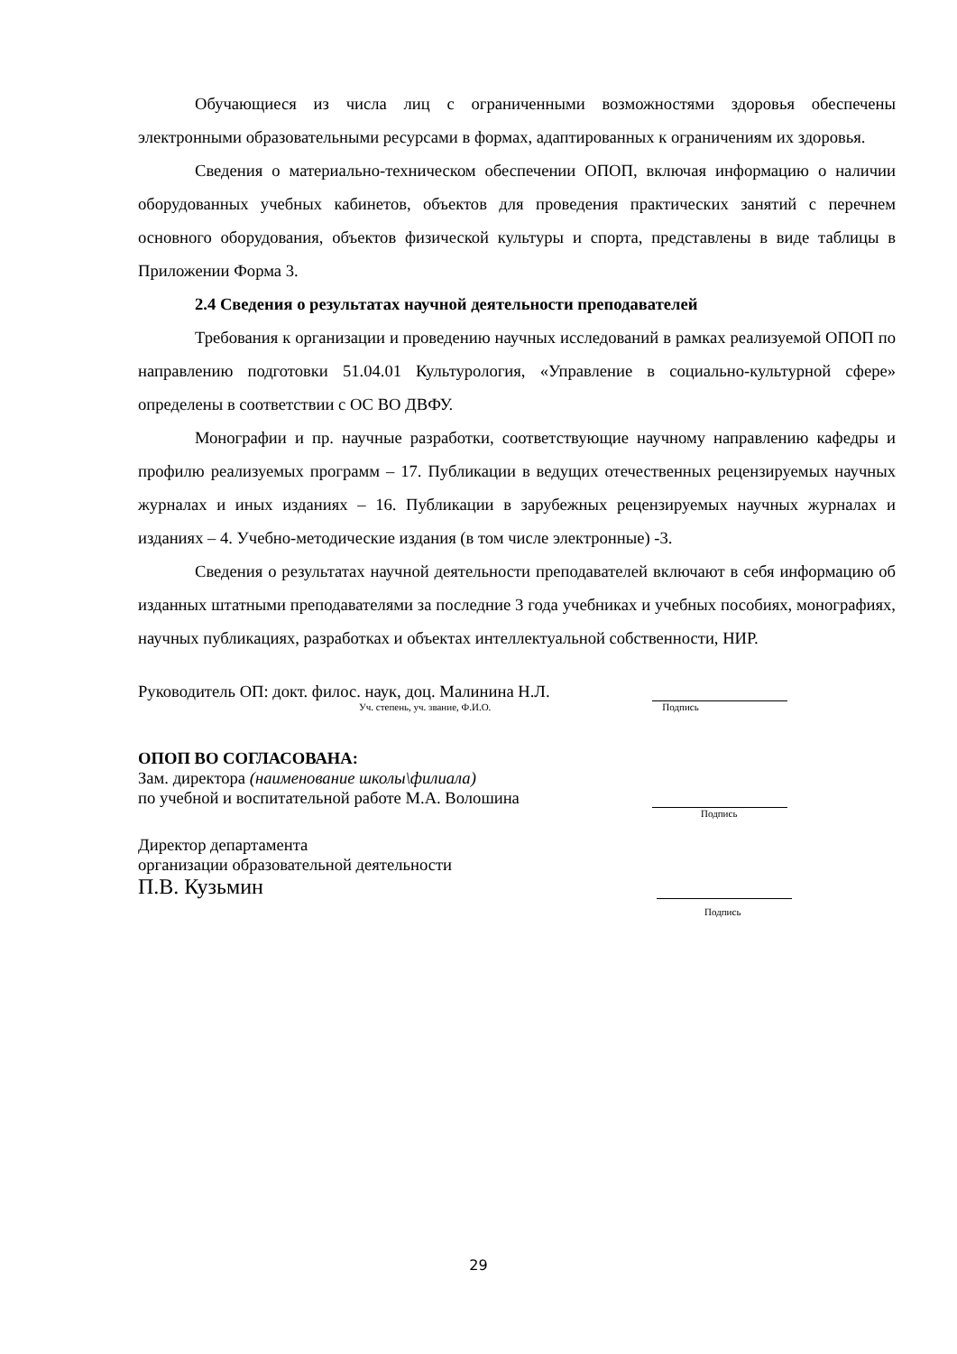Обучающиеся из числа лиц с ограниченными возможностями здоровья обеспечены электронными образовательными ресурсами в формах, адаптированных к ограничениям их здоровья.
Сведения о материально-техническом обеспечении ОПОП, включая информацию о наличии оборудованных учебных кабинетов, объектов для проведения практических занятий с перечнем основного оборудования, объектов физической культуры и спорта, представлены в виде таблицы в Приложении Форма 3.
2.4 Сведения о результатах научной деятельности преподавателей
Требования к организации и проведению научных исследований в рамках реализуемой ОПОП по направлению подготовки 51.04.01 Культурология, «Управление в социально-культурной сфере» определены в соответствии с ОС ВО ДВФУ.
Монографии и пр. научные разработки, соответствующие научному направлению кафедры и профилю реализуемых программ – 17. Публикации в ведущих отечественных рецензируемых научных журналах и иных изданиях – 16. Публикации в зарубежных рецензируемых научных журналах и изданиях – 4. Учебно-методические издания (в том числе электронные) -3.
Сведения о результатах научной деятельности преподавателей включают в себя информацию об изданных штатными преподавателями за последние 3 года учебниках и учебных пособиях, монографиях, научных публикациях, разработках и объектах интеллектуальной собственности, НИР.
Руководитель ОП: докт. филос. наук, доц. Малинина Н.Л.
Уч. степень, уч. звание, Ф.И.О. Подпись
ОПОП ВО СОГЛАСОВАНА:
Зам. директора (наименование школы\филиала)
по учебной и воспитательной работе М.А. Волошина
Подпись
Директор департамента
организации образовательной деятельности
П.В. Кузьмин
Подпись
29